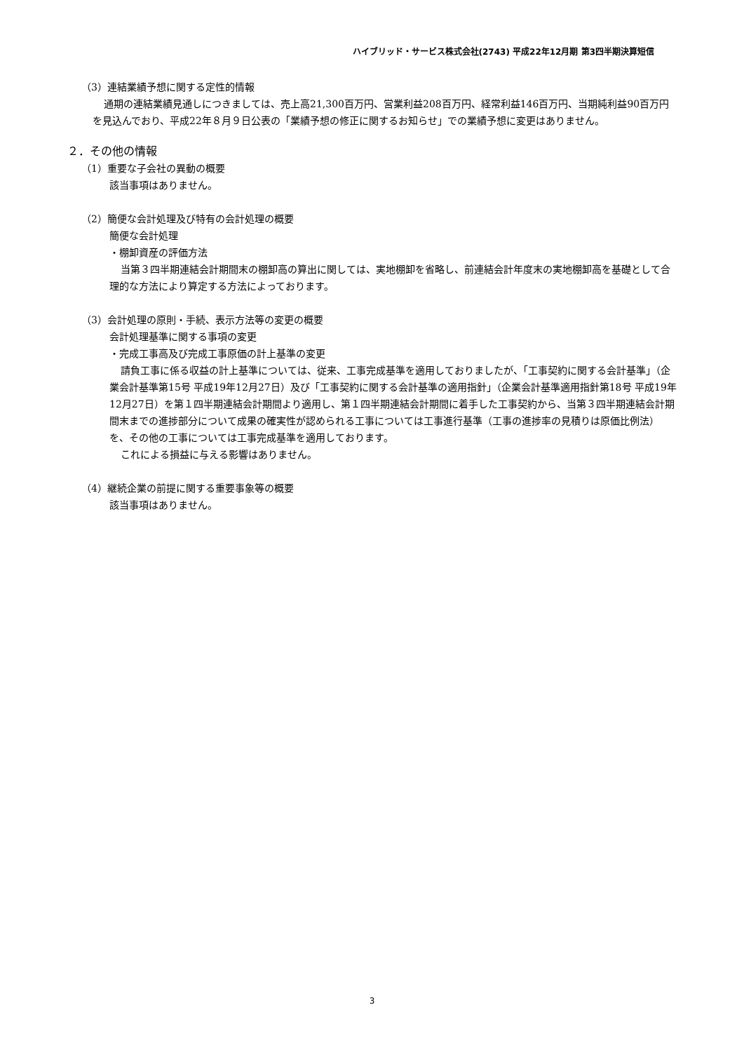ハイブリッド・サービス株式会社(2743) 平成22年12月期 第3四半期決算短信
（3）連結業績予想に関する定性的情報
通期の連結業績見通しにつきましては、売上高21,300百万円、営業利益208百万円、経常利益146百万円、当期純利益90百万円を見込んでおり、平成22年８月９日公表の「業績予想の修正に関するお知らせ」での業績予想に変更はありません。
２．その他の情報
（1）重要な子会社の異動の概要
該当事項はありません。
（2）簡便な会計処理及び特有の会計処理の概要
簡便な会計処理
・棚卸資産の評価方法
当第３四半期連結会計期間末の棚卸高の算出に関しては、実地棚卸を省略し、前連結会計年度末の実地棚卸高を基礎として合理的な方法により算定する方法によっております。
（3）会計処理の原則・手続、表示方法等の変更の概要
会計処理基準に関する事項の変更
・完成工事高及び完成工事原価の計上基準の変更
請負工事に係る収益の計上基準については、従来、工事完成基準を適用しておりましたが、「工事契約に関する会計基準」（企業会計基準第15号 平成19年12月27日）及び「工事契約に関する会計基準の適用指針」（企業会計基準適用指針第18号 平成19年12月27日）を第１四半期連結会計期間より適用し、第１四半期連結会計期間に着手した工事契約から、当第３四半期連結会計期間末までの進捗部分について成果の確実性が認められる工事については工事進行基準（工事の進捗率の見積りは原価比例法）を、その他の工事については工事完成基準を適用しております。
これによる損益に与える影響はありません。
（4）継続企業の前提に関する重要事象等の概要
該当事項はありません。
3